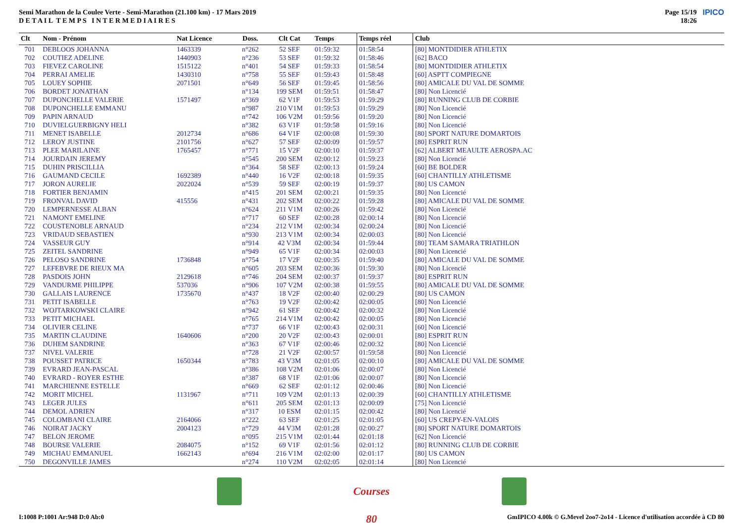Semi Marathon de la Coulee Verte - Semi-Marathon (21.100 km) - 17 Mars 2019
D E T A I L T E M P S I N T E R M E D I A I R E S
Page 15/19
18:26
IPICO
| Clt | Nom - Prénom | Nat Licence | Doss. | Clt Cat | Temps | Temps réel | Club |
| --- | --- | --- | --- | --- | --- | --- | --- |
| 701 | DEBLOOS JOHANNA | 1463339 | n°262 | 52 SEF | 01:59:32 | 01:58:54 | [80] MONTDIDIER ATHLETIX |
| 702 | COUTIEZ ADELINE | 1440903 | n°236 | 53 SEF | 01:59:32 | 01:58:46 | [62] BACO |
| 703 | FIEVEZ CAROLINE | 1515122 | n°401 | 54 SEF | 01:59:33 | 01:58:54 | [80] MONTDIDIER ATHLETIX |
| 704 | PERRAI AMELIE | 1430310 | n°758 | 55 SEF | 01:59:43 | 01:58:48 | [60] ASPTT COMPIEGNE |
| 705 | LOUEY SOPHIE | 2071501 | n°649 | 56 SEF | 01:59:45 | 01:58:56 | [80] AMICALE DU VAL DE SOMME |
| 706 | BORDET JONATHAN | | n°134 | 199 SEM | 01:59:51 | 01:58:47 | [80] Non Licencié |
| 707 | DUPONCHELLE VALERIE | 1571497 | n°369 | 62 V1F | 01:59:53 | 01:59:29 | [80] RUNNING CLUB DE CORBIE |
| 708 | DUPONCHELLE EMMANU | | n°987 | 210 V1M | 01:59:53 | 01:59:29 | [80] Non Licencié |
| 709 | PAPIN ARNAUD | | n°742 | 106 V2M | 01:59:56 | 01:59:20 | [80] Non Licencié |
| 710 | DUVIELGUERBIGNY HELI | | n°382 | 63 V1F | 01:59:58 | 01:59:16 | [80] Non Licencié |
| 711 | MENET ISABELLE | 2012734 | n°686 | 64 V1F | 02:00:08 | 01:59:30 | [80] SPORT NATURE DOMARTOIS |
| 712 | LEROY JUSTINE | 2101756 | n°627 | 57 SEF | 02:00:09 | 01:59:57 | [80] ESPRIT RUN |
| 713 | PLEE MARILAINE | 1765457 | n°771 | 15 V2F | 02:00:10 | 01:59:37 | [62] ALBERT MEAULTE AEROSPA.AC |
| 714 | JOURDAIN JEREMY | | n°545 | 200 SEM | 02:00:12 | 01:59:23 | [80] Non Licencié |
| 715 | DUHIN PRISCILLIA | | n°364 | 58 SEF | 02:00:13 | 01:59:24 | [60] BE BOLDER |
| 716 | GAUMAND CECILE | 1692389 | n°440 | 16 V2F | 02:00:18 | 01:59:35 | [60] CHANTILLY ATHLETISME |
| 717 | JORON AURELIE | 2022024 | n°539 | 59 SEF | 02:00:19 | 01:59:37 | [80] US CAMON |
| 718 | FORTIER BENJAMIN | | n°415 | 201 SEM | 02:00:21 | 01:59:35 | [80] Non Licencié |
| 719 | FRONVAL DAVID | 415556 | n°431 | 202 SEM | 02:00:22 | 01:59:28 | [80] AMICALE DU VAL DE SOMME |
| 720 | LEMPERNESSE ALBAN | | n°624 | 211 V1M | 02:00:26 | 01:59:42 | [80] Non Licencié |
| 721 | NAMONT EMELINE | | n°717 | 60 SEF | 02:00:28 | 02:00:14 | [80] Non Licencié |
| 722 | COUSTENOBLE ARNAUD | | n°234 | 212 V1M | 02:00:34 | 02:00:24 | [80] Non Licencié |
| 723 | VRIDAUD SEBASTIEN | | n°930 | 213 V1M | 02:00:34 | 02:00:03 | [80] Non Licencié |
| 724 | VASSEUR GUY | | n°914 | 42 V3M | 02:00:34 | 01:59:44 | [80] TEAM SAMARA TRIATHLON |
| 725 | ZEITEL SANDRINE | | n°949 | 65 V1F | 02:00:34 | 02:00:03 | [80] Non Licencié |
| 726 | PELOSO SANDRINE | 1736848 | n°754 | 17 V2F | 02:00:35 | 01:59:40 | [80] AMICALE DU VAL DE SOMME |
| 727 | LEFEBVRE DE RIEUX MA | | n°605 | 203 SEM | 02:00:36 | 01:59:30 | [80] Non Licencié |
| 728 | PASDOIS JOHN | 2129618 | n°746 | 204 SEM | 02:00:37 | 01:59:37 | [80] ESPRIT RUN |
| 729 | VANDURME PHILIPPE | 537036 | n°906 | 107 V2M | 02:00:38 | 01:59:55 | [80] AMICALE DU VAL DE SOMME |
| 730 | GALLAIS LAURENCE | 1735670 | n°437 | 18 V2F | 02:00:40 | 02:00:29 | [80] US CAMON |
| 731 | PETIT ISABELLE | | n°763 | 19 V2F | 02:00:42 | 02:00:05 | [80] Non Licencié |
| 732 | WOJTARKOWSKI CLAIRE | | n°942 | 61 SEF | 02:00:42 | 02:00:32 | [80] Non Licencié |
| 733 | PETIT MICHAEL | | n°765 | 214 V1M | 02:00:42 | 02:00:05 | [80] Non Licencié |
| 734 | OLIVIER CELINE | | n°737 | 66 V1F | 02:00:43 | 02:00:31 | [60] Non Licencié |
| 735 | MARTIN CLAUDINE | 1640606 | n°200 | 20 V2F | 02:00:43 | 02:00:01 | [80] ESPRIT RUN |
| 736 | DUHEM SANDRINE | | n°363 | 67 V1F | 02:00:46 | 02:00:32 | [80] Non Licencié |
| 737 | NIVEL VALERIE | | n°728 | 21 V2F | 02:00:57 | 01:59:58 | [80] Non Licencié |
| 738 | POUSSET PATRICE | 1650344 | n°783 | 43 V3M | 02:01:05 | 02:00:10 | [80] AMICALE DU VAL DE SOMME |
| 739 | EVRARD JEAN-PASCAL | | n°386 | 108 V2M | 02:01:06 | 02:00:07 | [80] Non Licencié |
| 740 | EVRARD - ROYER ESTHE | | n°387 | 68 V1F | 02:01:06 | 02:00:07 | [80] Non Licencié |
| 741 | MARCHIENNE ESTELLE | | n°669 | 62 SEF | 02:01:12 | 02:00:46 | [80] Non Licencié |
| 742 | MORIT MICHEL | 1131967 | n°711 | 109 V2M | 02:01:13 | 02:00:39 | [60] CHANTILLY ATHLETISME |
| 743 | LEGER JULES | | n°611 | 205 SEM | 02:01:13 | 02:00:09 | [75] Non Licencié |
| 744 | DEMOL ADRIEN | | n°317 | 10 ESM | 02:01:15 | 02:00:42 | [80] Non Licencié |
| 745 | COLOMBANI CLAIRE | 2164066 | n°222 | 63 SEF | 02:01:25 | 02:01:05 | [60] US CREPY-EN-VALOIS |
| 746 | NOIRAT JACKY | 2004123 | n°729 | 44 V3M | 02:01:28 | 02:00:27 | [80] SPORT NATURE DOMARTOIS |
| 747 | BELON JEROME | | n°095 | 215 V1M | 02:01:44 | 02:01:18 | [62] Non Licencié |
| 748 | BOURSE VALERIE | 2084075 | n°152 | 69 V1F | 02:01:56 | 02:01:12 | [80] RUNNING CLUB DE CORBIE |
| 749 | MICHAU EMMANUEL | 1662143 | n°694 | 216 V1M | 02:02:00 | 02:01:17 | [80] US CAMON |
| 750 | DEGONVILLE JAMES | | n°274 | 110 V2M | 02:02:05 | 02:01:14 | [80] Non Licencié |
Courses 80
I:1008 P:1001 Ar:948 D:0 Ab:0 GmIPICO 4.00k © G.Mevel 2oo7-2o14 - Licence d'utilisation accordée à CD 80